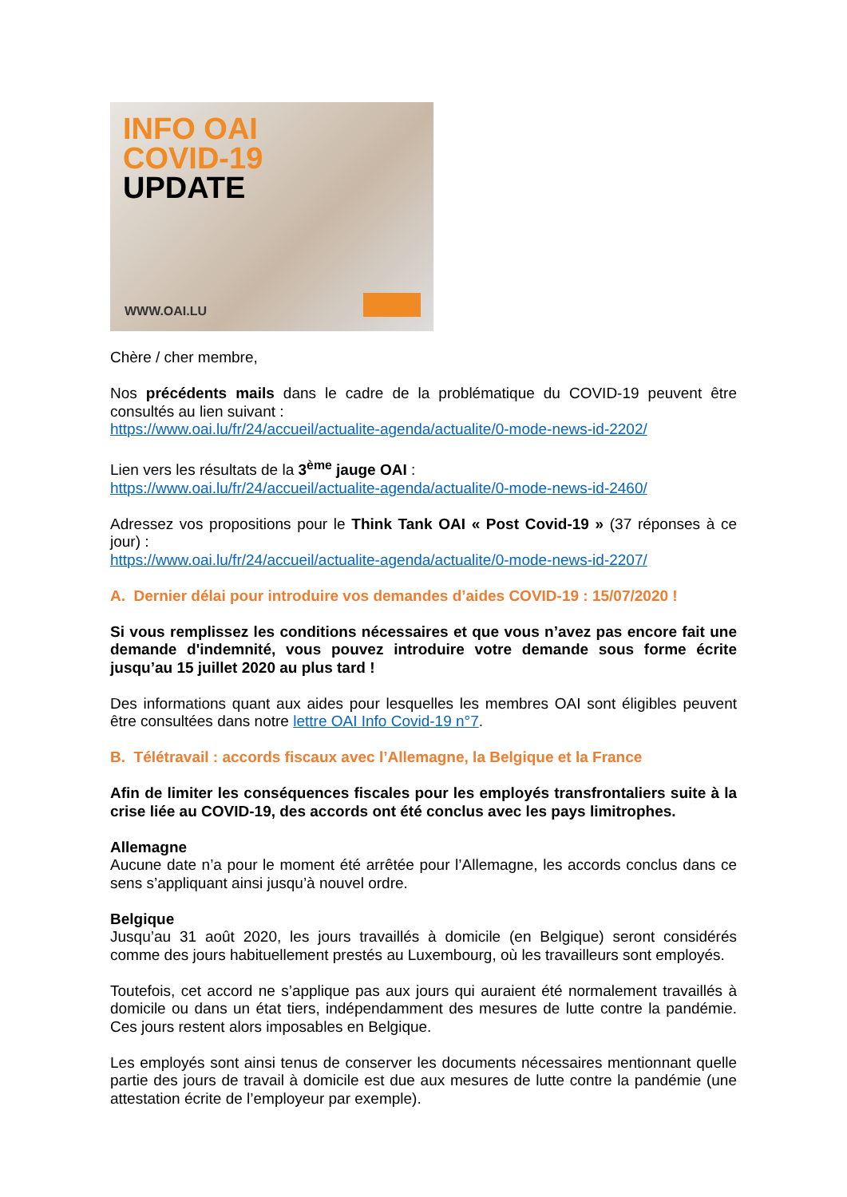INFO OAI
COVID-19
UPDATE
WWW.OAI.LU
Chère / cher membre,
Nos précédents mails dans le cadre de la problématique du COVID-19 peuvent être consultés au lien suivant :
https://www.oai.lu/fr/24/accueil/actualite-agenda/actualite/0-mode-news-id-2202/
Lien vers les résultats de la 3<sup>ème</sup> jauge OAI :
https://www.oai.lu/fr/24/accueil/actualite-agenda/actualite/0-mode-news-id-2460/
Adressez vos propositions pour le Think Tank OAI « Post Covid-19 » (37 réponses à ce jour) :
https://www.oai.lu/fr/24/accueil/actualite-agenda/actualite/0-mode-news-id-2207/
A. Dernier délai pour introduire vos demandes d’aides COVID-19 : 15/07/2020 !
Si vous remplissez les conditions nécessaires et que vous n’avez pas encore fait une demande d'indemnité, vous pouvez introduire votre demande sous forme écrite jusqu’au 15 juillet 2020 au plus tard !
Des informations quant aux aides pour lesquelles les membres OAI sont éligibles peuvent être consultées dans notre lettre OAI Info Covid-19 n°7.
B. Télétravail : accords fiscaux avec l’Allemagne, la Belgique et la France
Afin de limiter les conséquences fiscales pour les employés transfrontaliers suite à la crise liée au COVID-19, des accords ont été conclus avec les pays limitrophes.
Allemagne
Aucune date n’a pour le moment été arrêtée pour l’Allemagne, les accords conclus dans ce sens s’appliquant ainsi jusqu’à nouvel ordre.
Belgique
Jusqu’au 31 août 2020, les jours travaillés à domicile (en Belgique) seront considérés comme des jours habituellement prestés au Luxembourg, où les travailleurs sont employés.
Toutefois, cet accord ne s’applique pas aux jours qui auraient été normalement travaillés à domicile ou dans un état tiers, indépendamment des mesures de lutte contre la pandémie. Ces jours restent alors imposables en Belgique.
Les employés sont ainsi tenus de conserver les documents nécessaires mentionnant quelle partie des jours de travail à domicile est due aux mesures de lutte contre la pandémie (une attestation écrite de l’employeur par exemple).